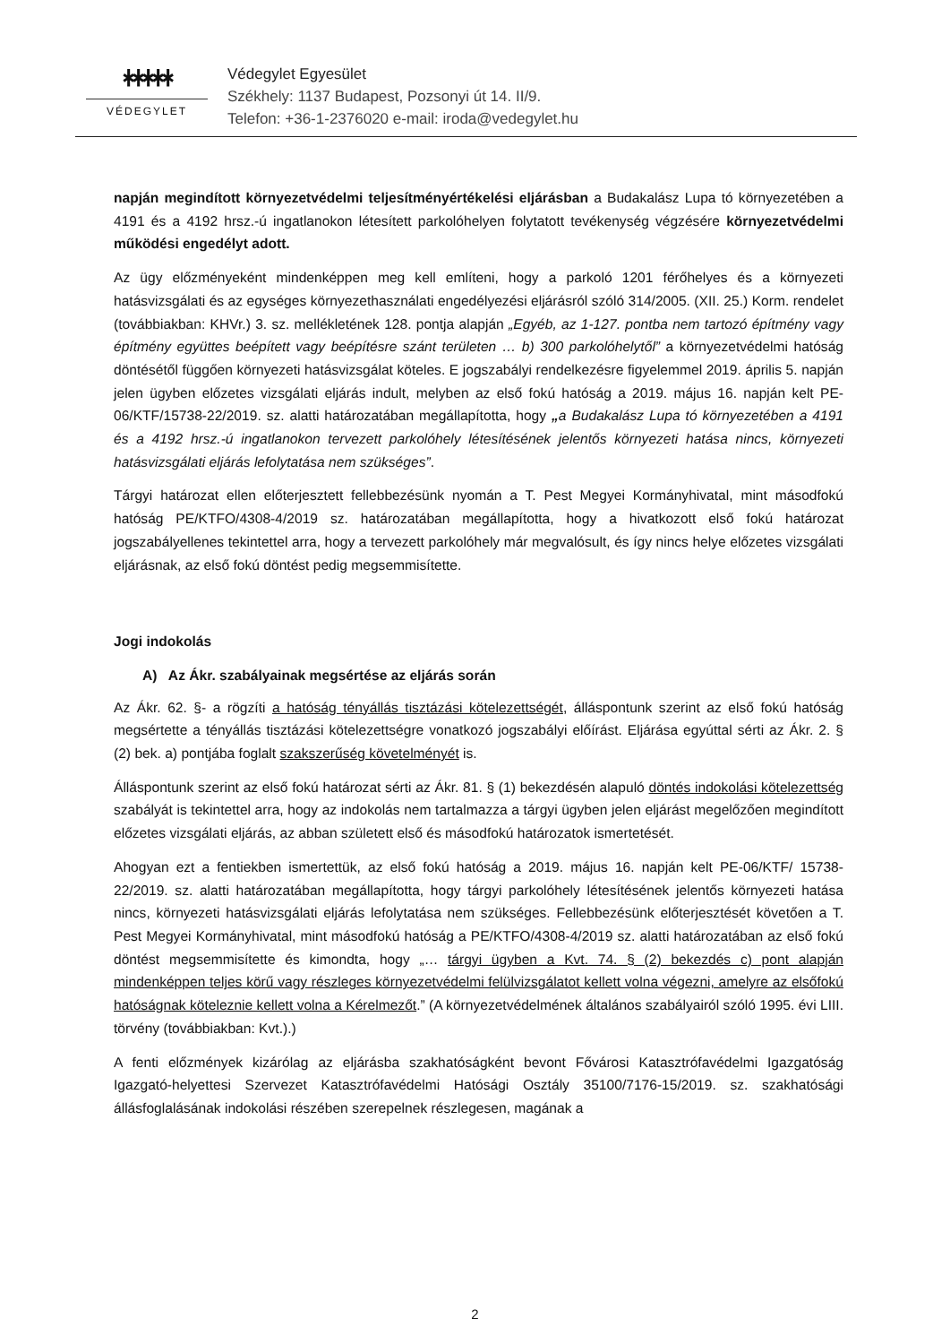ᚼᚼᚼᚼᚼ
VÉDEGYLET
Védegylet Egyesület
Székhely: 1137 Budapest, Pozsonyi út 14. II/9.
Telefon: +36-1-2376020 e-mail: iroda@vedegylet.hu
napján megindított környezetvédelmi teljesítményértékelési eljárásban a Budakalász Lupa tó környezetében a 4191 és a 4192 hrsz.-ú ingatlanokon létesített parkolóhelyen folytatott tevékenység végzésére környezetvédelmi működési engedélyt adott.
Az ügy előzményeként mindenképpen meg kell említeni, hogy a parkoló 1201 férőhelyes és a környezeti hatásvizsgálati és az egységes környezethasználati engedélyezési eljárásról szóló 314/2005. (XII. 25.) Korm. rendelet (továbbiakban: KHVr.) 3. sz. mellékletének 128. pontja alapján „Egyéb, az 1-127. pontba nem tartozó építmény vagy építmény együttes beépített vagy beépítésre szánt területen … b) 300 parkolóhelytől” a környezetvédelmi hatóság döntésétől függően környezeti hatásvizsgálat köteles. E jogszabályi rendelkezésre figyelemmel 2019. április 5. napján jelen ügyben előzetes vizsgálati eljárás indult, melyben az első fokú hatóság a 2019. május 16. napján kelt PE-06/KTF/15738-22/2019. sz. alatti határozatában megállapította, hogy „a Budakalász Lupa tó környezetében a 4191 és a 4192 hrsz.-ú ingatlanokon tervezett parkolóhely létesítésének jelentős környezeti hatása nincs, környezeti hatásvizsgálati eljárás lefolytatása nem szükséges”.
Tárgyi határozat ellen előterjesztett fellebbezésünk nyomán a T. Pest Megyei Kormányhivatal, mint másodfokú hatóság PE/KTFO/4308-4/2019 sz. határozatában megállapította, hogy a hivatkozott első fokú határozat jogszabályellenes tekintettel arra, hogy a tervezett parkolóhely már megvalósult, és így nincs helye előzetes vizsgálati eljárásnak, az első fokú döntést pedig megsemmisítette.
Jogi indokolás
A) Az Ákr. szabályainak megsértése az eljárás során
Az Ákr. 62. §- a rögzíti a hatóság tényállás tisztázási kötelezettségét, álláspontunk szerint az első fokú hatóság megsértette a tényállás tisztázási kötelezettségre vonatkozó jogszabályi előírást. Eljárása egyúttal sérti az Ákr. 2. § (2) bek. a) pontjába foglalt szakszerűség követelményét is.
Álláspontunk szerint az első fokú határozat sérti az Ákr. 81. § (1) bekezdésén alapuló döntés indokolási kötelezettség szabályát is tekintettel arra, hogy az indokolás nem tartalmazza a tárgyi ügyben jelen eljárást megelőzően megindított előzetes vizsgálati eljárás, az abban született első és másodfokú határozatok ismertetését.
Ahogyan ezt a fentiekben ismertettük, az első fokú hatóság a 2019. május 16. napján kelt PE-06/KTF/ 15738-22/2019. sz. alatti határozatában megállapította, hogy tárgyi parkolóhely létesítésének jelentős környezeti hatása nincs, környezeti hatásvizsgálati eljárás lefolytatása nem szükséges. Fellebbezésünk előterjesztését követően a T. Pest Megyei Kormányhivatal, mint másodfokú hatóság a PE/KTFO/4308-4/2019 sz. alatti határozatában az első fokú döntést megsemmisítette és kimondta, hogy „… tárgyi ügyben a Kvt. 74. § (2) bekezdés c) pont alapján mindenképpen teljes körű vagy részleges környezetvédelmi felülvizsgálatot kellett volna végezni, amelyre az elsőfokú hatóságnak köteleznie kellett volna a Kérelmezőt.” (A környezetvédelmének általános szabályairól szóló 1995. évi LIII. törvény (továbbiakban: Kvt.).)
A fenti előzmények kizárólag az eljárásba szakhatóságként bevont Fővárosi Katasztrófavédelmi Igazgatóság Igazgató-helyettesi Szervezet Katasztrófavédelmi Hatósági Osztály 35100/7176-15/2019. sz. szakhatósági állásfoglalásának indokolási részében szerepelnek részlegesen, magának a
2